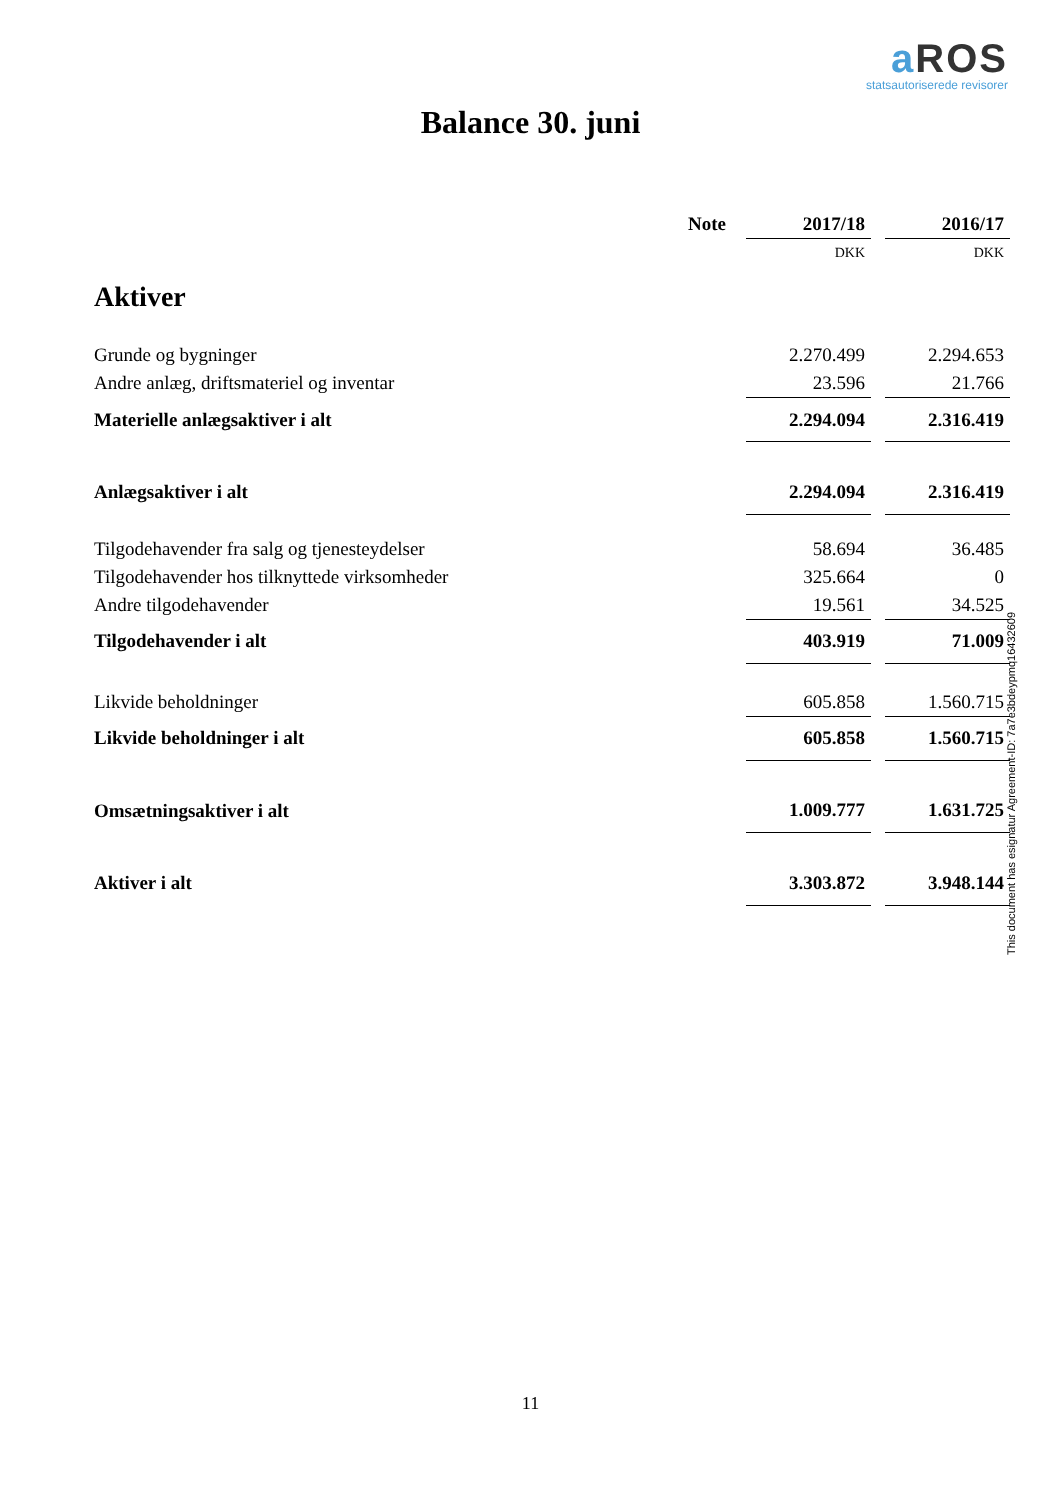a ROS
statsautoriserede revisorer
Balance 30. juni
| | Note | | 2017/18 | | 2016/17 |
| --- | --- | --- | --- | --- | --- |
| | | | DKK | | DKK |
| Aktiver | | | | | |
| Grunde og bygninger | | | 2.270.499 | | 2.294.653 |
| Andre anlæg, driftsmateriel og inventar | | | 23.596 | | 21.766 |
| Materielle anlægsaktiver i alt | | | 2.294.094 | | 2.316.419 |
| Anlægsaktiver i alt | | | 2.294.094 | | 2.316.419 |
| Tilgodehavender fra salg og tjenesteydelser | | | 58.694 | | 36.485 |
| Tilgodehavender hos tilknyttede virksomheder | | | 325.664 | | 0 |
| Andre tilgodehavender | | | 19.561 | | 34.525 |
| Tilgodehavender i alt | | | 403.919 | | 71.009 |
| Likvide beholdninger | | | 605.858 | | 1.560.715 |
| Likvide beholdninger i alt | | | 605.858 | | 1.560.715 |
| Omsætningsaktiver i alt | | | 1.009.777 | | 1.631.725 |
| Aktiver i alt | | | 3.303.872 | | 3.948.144 |
This document has esignatur Agreement-ID: 7a7e3bdeypmq16432609
11